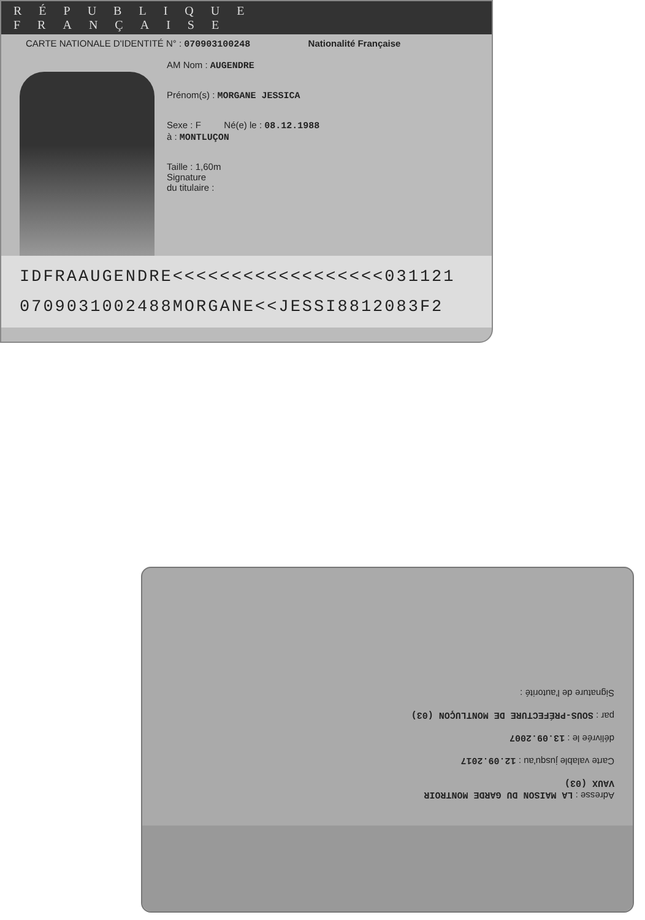RÉPUBLIQUE FRANÇAISE
CARTE NATIONALE D'IDENTITÉ N° : 070903100248 Nationalité Française
AM Nom : AUGENDRE
Prénom(s) : MORGANE JESSICA
Sexe : F Né(e) le : 08.12.1988
à : MONTLUÇON
Taille : 1,60m
Signature
du titulaire :
IDFRAAUGENDRE<<<<<<<<<<<<<<<<<<031121
070903100248​8MORGANE<<JESSI8812083F2
Adresse : LA MAISON DU GARDE MONTROIR
VAUX (03)
Carte valable jusqu'au : 12.09.2017
délivrée le : 13.09.2007
par : SOUS-PRÉFECTURE DE MONTLUÇON (03)
Signature de l'autorité :